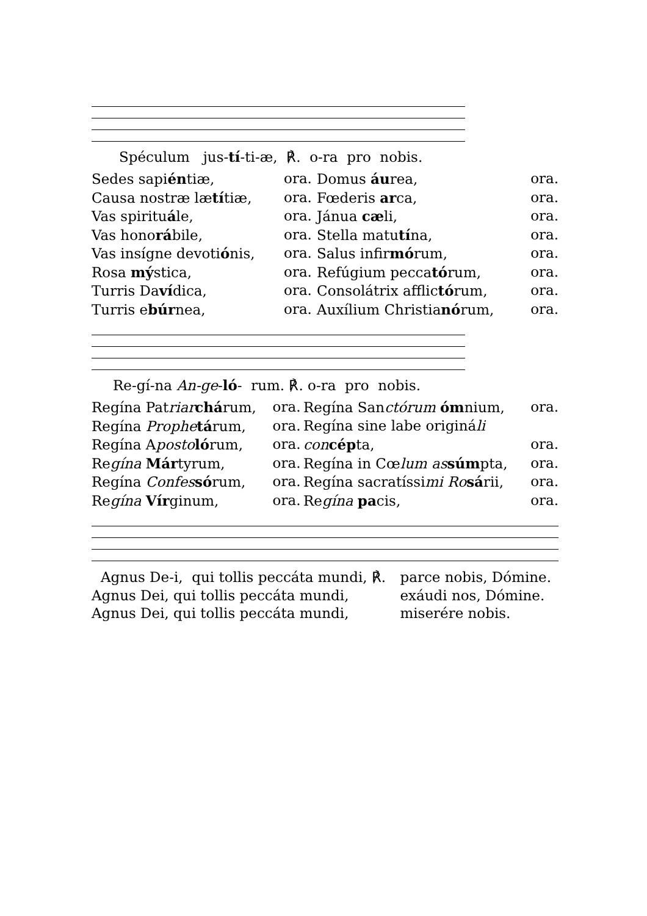Spéculum jus-tí-ti-æ, ℟. o-ra pro nobis.
| Sedes sapi én tiæ, | ora. | Domus áu rea, | ora. |
| Causa nostræ læ tí tiæ, | ora. | Fœderis ar ca, | ora. |
| Vas spiritu á le, | ora. | Jánua cæ li, | ora. |
| Vas hono rá bile, | ora. | Stella matu tí na, | ora. |
| Vas insígne devoti ó nis, | ora. | Salus infir mó rum, | ora. |
| Rosa mý stica, | ora. | Refúgium pecca tó rum, | ora. |
| Turris Da ví dica, | ora. | Consolátrix afflic tó rum, | ora. |
| Turris e búr nea, | ora. | Auxílium Christia nó rum, | ora. |
Re-gí-na An-ge-ló- rum. ℟. o-ra pro nobis.
| Regína Pat riar chá rum, | ora. | Regína San ctórum óm nium, | ora. |
| Regína Prophe tá rum, | ora. | Regína sine labe originá li | |
| Regína A posto ló rum, | ora. | con cép ta, | ora. |
| Re gína Már tyrum, | ora. | Regína in Cœ lum as súm pta, | ora. |
| Regína Confes só rum, | ora. | Regína sacratíssi mi Ro sá rii, | ora. |
| Re gína Vír ginum, | ora. | Re gína pa cis, | ora. |
| Agnus De-i, qui tollis peccáta mundi, ℟. | parce nobis, Dómine. |
| Agnus Dei, qui tollis peccáta mundi, | exáudi nos, Dómine. |
| Agnus Dei, qui tollis peccáta mundi, | miserére nobis. |